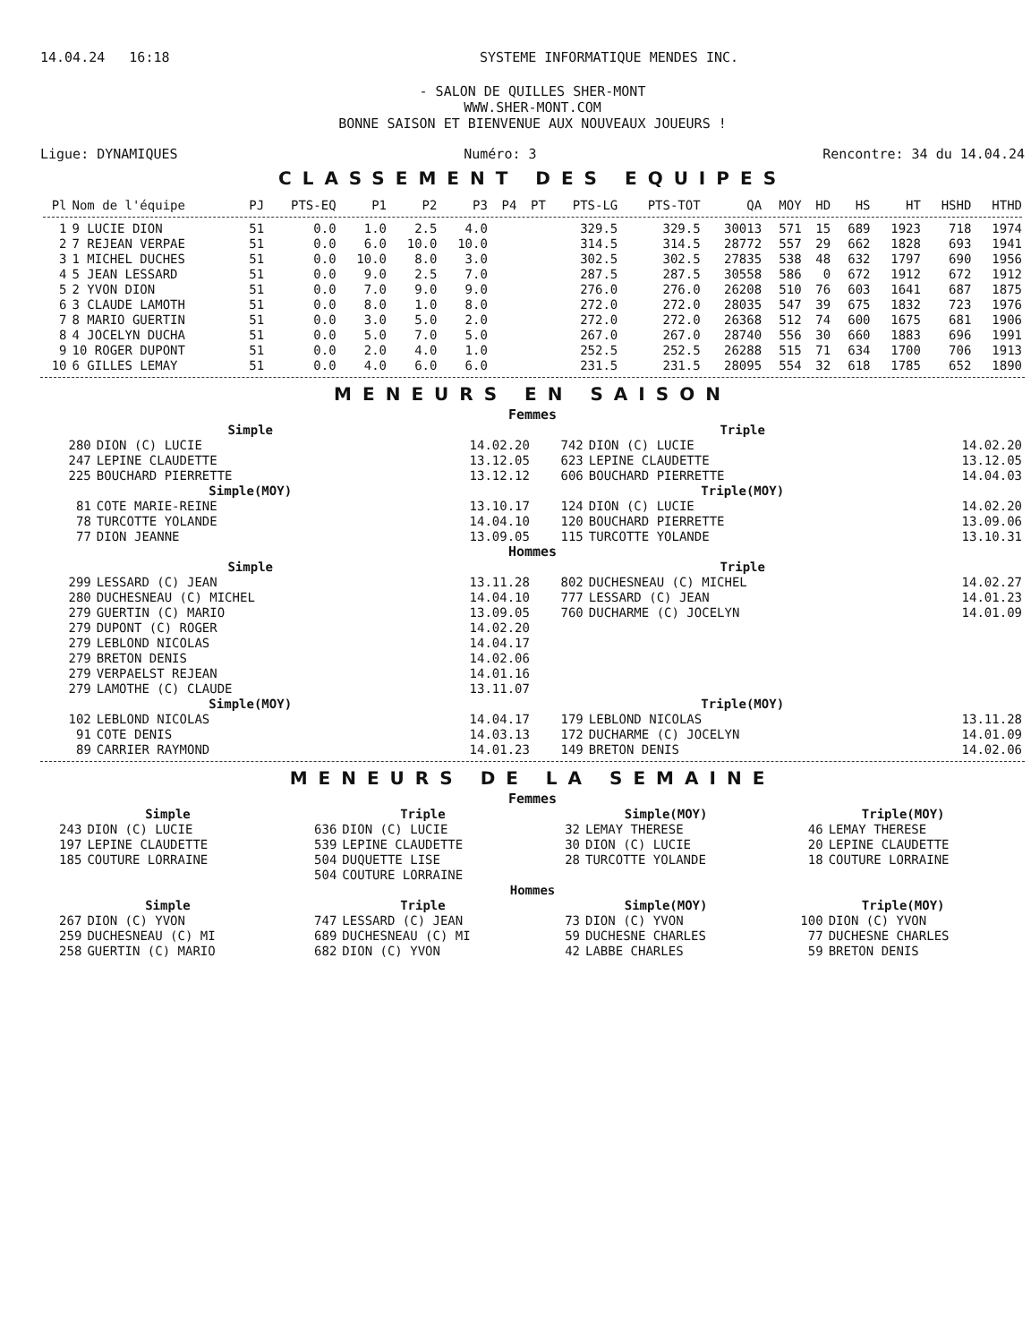14.04.24 16:18 SYSTEME INFORMATIQUE MENDES INC.
- SALON DE QUILLES SHER-MONT
WWW.SHER-MONT.COM
BONNE SAISON ET BIENVENUE AUX NOUVEAUX JOUEURS !
Ligue: DYNAMIQUES Numéro: 3 Rencontre: 34 du 14.04.24
CLASSEMENT DES EQUIPES
| Pl | Nom de l'équipe | PJ | PTS-EQ | P1 | P2 | P3 | P4 | PT | PTS-LG | PTS-TOT | QA | MOY | HD | HS | HT | HSHD | HTHD |
| --- | --- | --- | --- | --- | --- | --- | --- | --- | --- | --- | --- | --- | --- | --- | --- | --- | --- |
| 1 | 9 LUCIE DION | 51 | 0.0 | 1.0 | 2.5 | 4.0 | | | 329.5 | 329.5 | 30013 | 571 | 15 | 689 | 1923 | 718 | 1974 |
| 2 | 7 REJEAN VERPAE | 51 | 0.0 | 6.0 | 10.0 | 10.0 | | | 314.5 | 314.5 | 28772 | 557 | 29 | 662 | 1828 | 693 | 1941 |
| 3 | 1 MICHEL DUCHES | 51 | 0.0 | 10.0 | 8.0 | 3.0 | | | 302.5 | 302.5 | 27835 | 538 | 48 | 632 | 1797 | 690 | 1956 |
| 4 | 5 JEAN LESSARD | 51 | 0.0 | 9.0 | 2.5 | 7.0 | | | 287.5 | 287.5 | 30558 | 586 | 0 | 672 | 1912 | 672 | 1912 |
| 5 | 2 YVON DION | 51 | 0.0 | 7.0 | 9.0 | 9.0 | | | 276.0 | 276.0 | 26208 | 510 | 76 | 603 | 1641 | 687 | 1875 |
| 6 | 3 CLAUDE LAMOTH | 51 | 0.0 | 8.0 | 1.0 | 8.0 | | | 272.0 | 272.0 | 28035 | 547 | 39 | 675 | 1832 | 723 | 1976 |
| 7 | 8 MARIO GUERTIN | 51 | 0.0 | 3.0 | 5.0 | 2.0 | | | 272.0 | 272.0 | 26368 | 512 | 74 | 600 | 1675 | 681 | 1906 |
| 8 | 4 JOCELYN DUCHA | 51 | 0.0 | 5.0 | 7.0 | 5.0 | | | 267.0 | 267.0 | 28740 | 556 | 30 | 660 | 1883 | 696 | 1991 |
| 9 | 10 ROGER DUPONT | 51 | 0.0 | 2.0 | 4.0 | 1.0 | | | 252.5 | 252.5 | 26288 | 515 | 71 | 634 | 1700 | 706 | 1913 |
| 10 | 6 GILLES LEMAY | 51 | 0.0 | 4.0 | 6.0 | 6.0 | | | 231.5 | 231.5 | 28095 | 554 | 32 | 618 | 1785 | 652 | 1890 |
MENEURS EN SAISON
Femmes
| | Simple | | | Triple | |
| --- | --- | --- | --- | --- | --- |
| 280 | DION (C) LUCIE | 14.02.20 | 742 | DION (C) LUCIE | 14.02.20 |
| 247 | LEPINE CLAUDETTE | 13.12.05 | 623 | LEPINE CLAUDETTE | 13.12.05 |
| 225 | BOUCHARD PIERRETTE | 13.12.12 | 606 | BOUCHARD PIERRETTE | 14.04.03 |
| | Simple(MOY) | | | Triple(MOY) | |
| 81 | COTE MARIE-REINE | 13.10.17 | 124 | DION (C) LUCIE | 14.02.20 |
| 78 | TURCOTTE YOLANDE | 14.04.10 | 120 | BOUCHARD PIERRETTE | 13.09.06 |
| 77 | DION JEANNE | 13.09.05 | 115 | TURCOTTE YOLANDE | 13.10.31 |
| Hommes | | | | | |
| | Simple | | | Triple | |
| 299 | LESSARD (C) JEAN | 13.11.28 | 802 | DUCHESNEAU (C) MICHEL | 14.02.27 |
| 280 | DUCHESNEAU (C) MICHEL | 14.04.10 | 777 | LESSARD (C) JEAN | 14.01.23 |
| 279 | GUERTIN (C) MARIO | 13.09.05 | 760 | DUCHARME (C) JOCELYN | 14.01.09 |
| 279 | DUPONT (C) ROGER | 14.02.20 | | | |
| 279 | LEBLOND NICOLAS | 14.04.17 | | | |
| 279 | BRETON DENIS | 14.02.06 | | | |
| 279 | VERPAELST REJEAN | 14.01.16 | | | |
| 279 | LAMOTHE (C) CLAUDE | 13.11.07 | | | |
| | Simple(MOY) | | | Triple(MOY) | |
| 102 | LEBLOND NICOLAS | 14.04.17 | 179 | LEBLOND NICOLAS | 13.11.28 |
| 91 | COTE DENIS | 14.03.13 | 172 | DUCHARME (C) JOCELYN | 14.01.09 |
| 89 | CARRIER RAYMOND | 14.01.23 | 149 | BRETON DENIS | 14.02.06 |
MENEURS DE LA SEMAINE
Femmes
| Simple | | Triple | | Simple(MOY) | | Triple(MOY) | |
| --- | --- | --- | --- | --- | --- | --- | --- |
| 243 | DION (C) LUCIE | 636 | DION (C) LUCIE | 32 | LEMAY THERESE | 46 | LEMAY THERESE |
| 197 | LEPINE CLAUDETTE | 539 | LEPINE CLAUDETTE | 30 | DION (C) LUCIE | 20 | LEPINE CLAUDETTE |
| 185 | COUTURE LORRAINE | 504 | DUQUETTE LISE | 28 | TURCOTTE YOLANDE | 18 | COUTURE LORRAINE |
| | | 504 | COUTURE LORRAINE | | | | |
| Hommes | | | | | | | |
| Simple | | Triple | | Simple(MOY) | | Triple(MOY) | |
| 267 | DION (C) YVON | 747 | LESSARD (C) JEAN | 73 | DION (C) YVON | 100 | DION (C) YVON |
| 259 | DUCHESNEAU (C) MI | 689 | DUCHESNEAU (C) MI | 59 | DUCHESNE CHARLES | 77 | DUCHESNE CHARLES |
| 258 | GUERTIN (C) MARIO | 682 | DION (C) YVON | 42 | LABBE CHARLES | 59 | BRETON DENIS |